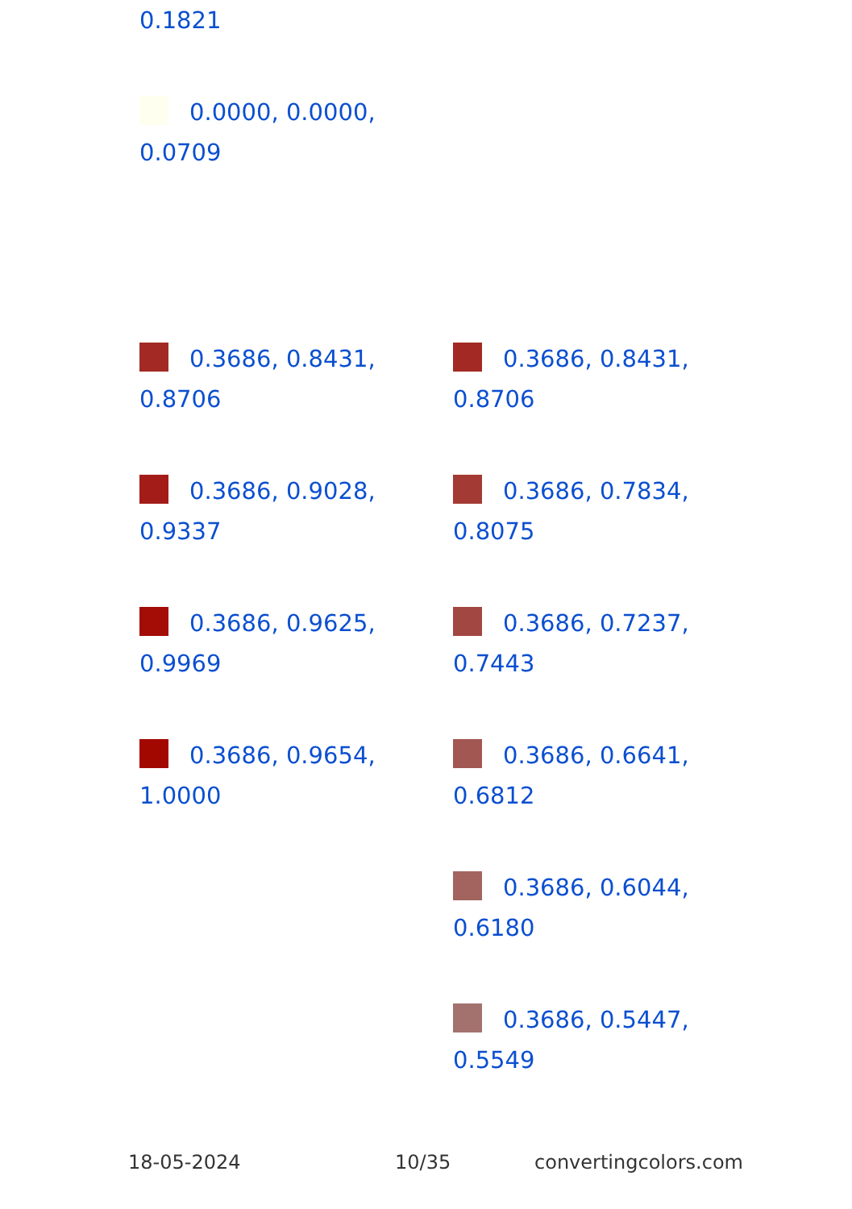0.1821
0.0000, 0.0000, 0.0709
0.3686, 0.8431, 0.8706
0.3686, 0.8431, 0.8706
0.3686, 0.9028, 0.9337
0.3686, 0.7834, 0.8075
0.3686, 0.9625, 0.9969
0.3686, 0.7237, 0.7443
0.3686, 0.9654, 1.0000
0.3686, 0.6641, 0.6812
0.3686, 0.6044, 0.6180
0.3686, 0.5447, 0.5549
18-05-2024 10/35 convertingcolors.com